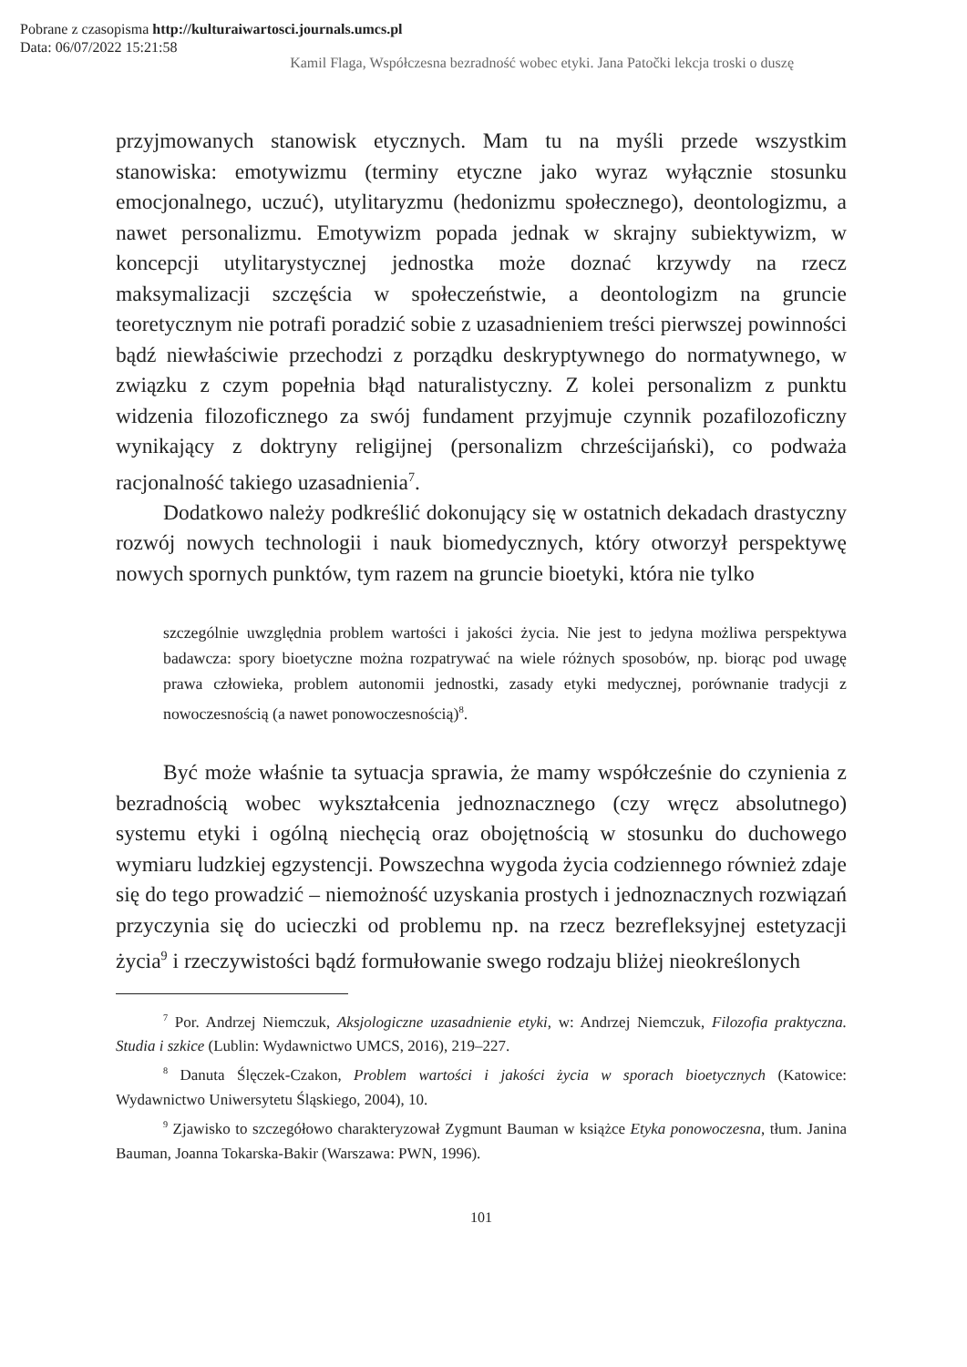Pobrane z czasopisma http://kulturaiwartosci.journals.umcs.pl
Data: 06/07/2022 15:21:58
Kamil Flaga, Współczesna bezradność wobec etyki. Jana Patočki lekcja troski o duszę
przyjmowanych stanowisk etycznych. Mam tu na myśli przede wszystkim stanowiska: emotywizmu (terminy etyczne jako wyraz wyłącznie stosunku emocjonalnego, uczuć), utylitaryzmu (hedonizmu społecznego), deontologizmu, a nawet personalizmu. Emotywizm popada jednak w skrajny subiektywizm, w koncepcji utylitarystycznej jednostka może doznać krzywdy na rzecz maksymalizacji szczęścia w społeczeństwie, a deontologizm na gruncie teoretycznym nie potrafi poradzić sobie z uzasadnieniem treści pierwszej powinności bądź niewłaściwie przechodzi z porządku deskryptywnego do normatywnego, w związku z czym popełnia błąd naturalistyczny. Z kolei personalizm z punktu widzenia filozoficznego za swój fundament przyjmuje czynnik pozafilozoficzny wynikający z doktryny religijnej (personalizm chrześcijański), co podważa racjonalność takiego uzasadnienia<sup>7</sup>.
Dodatkowo należy podkreślić dokonujący się w ostatnich dekadach drastyczny rozwój nowych technologii i nauk biomedycznych, który otworzył perspektywę nowych spornych punktów, tym razem na gruncie bioetyki, która nie tylko
szczególnie uwzględnia problem wartości i jakości życia. Nie jest to jedyna możliwa perspektywa badawcza: spory bioetyczne można rozpatrywać na wiele różnych sposobów, np. biorąc pod uwagę prawa człowieka, problem autonomii jednostki, zasady etyki medycznej, porównanie tradycji z nowoczesnością (a nawet ponowoczesnością)<sup>8</sup>.
Być może właśnie ta sytuacja sprawia, że mamy współcześnie do czynienia z bezradnością wobec wykształcenia jednoznacznego (czy wręcz absolutnego) systemu etyki i ogólną niechęcią oraz obojętnością w stosunku do duchowego wymiaru ludzkiej egzystencji. Powszechna wygoda życia codziennego również zdaje się do tego prowadzić – niemożność uzyskania prostych i jednoznacznych rozwiązań przyczynia się do ucieczki od problemu np. na rzecz bezrefleksyjnej estetyzacji życia<sup>9</sup> i rzeczywistości bądź formułowanie swego rodzaju bliżej nieokreślonych
<sup>7</sup> Por. Andrzej Niemczuk, Aksjologiczne uzasadnienie etyki, w: Andrzej Niemczuk, Filozofia praktyczna. Studia i szkice (Lublin: Wydawnictwo UMCS, 2016), 219–227.
<sup>8</sup> Danuta Ślęczek-Czakon, Problem wartości i jakości życia w sporach bioetycznych (Katowice: Wydawnictwo Uniwersytetu Śląskiego, 2004), 10.
<sup>9</sup> Zjawisko to szczegółowo charakteryzował Zygmunt Bauman w książce Etyka ponowoczesna, tłum. Janina Bauman, Joanna Tokarska-Bakir (Warszawa: PWN, 1996).
101